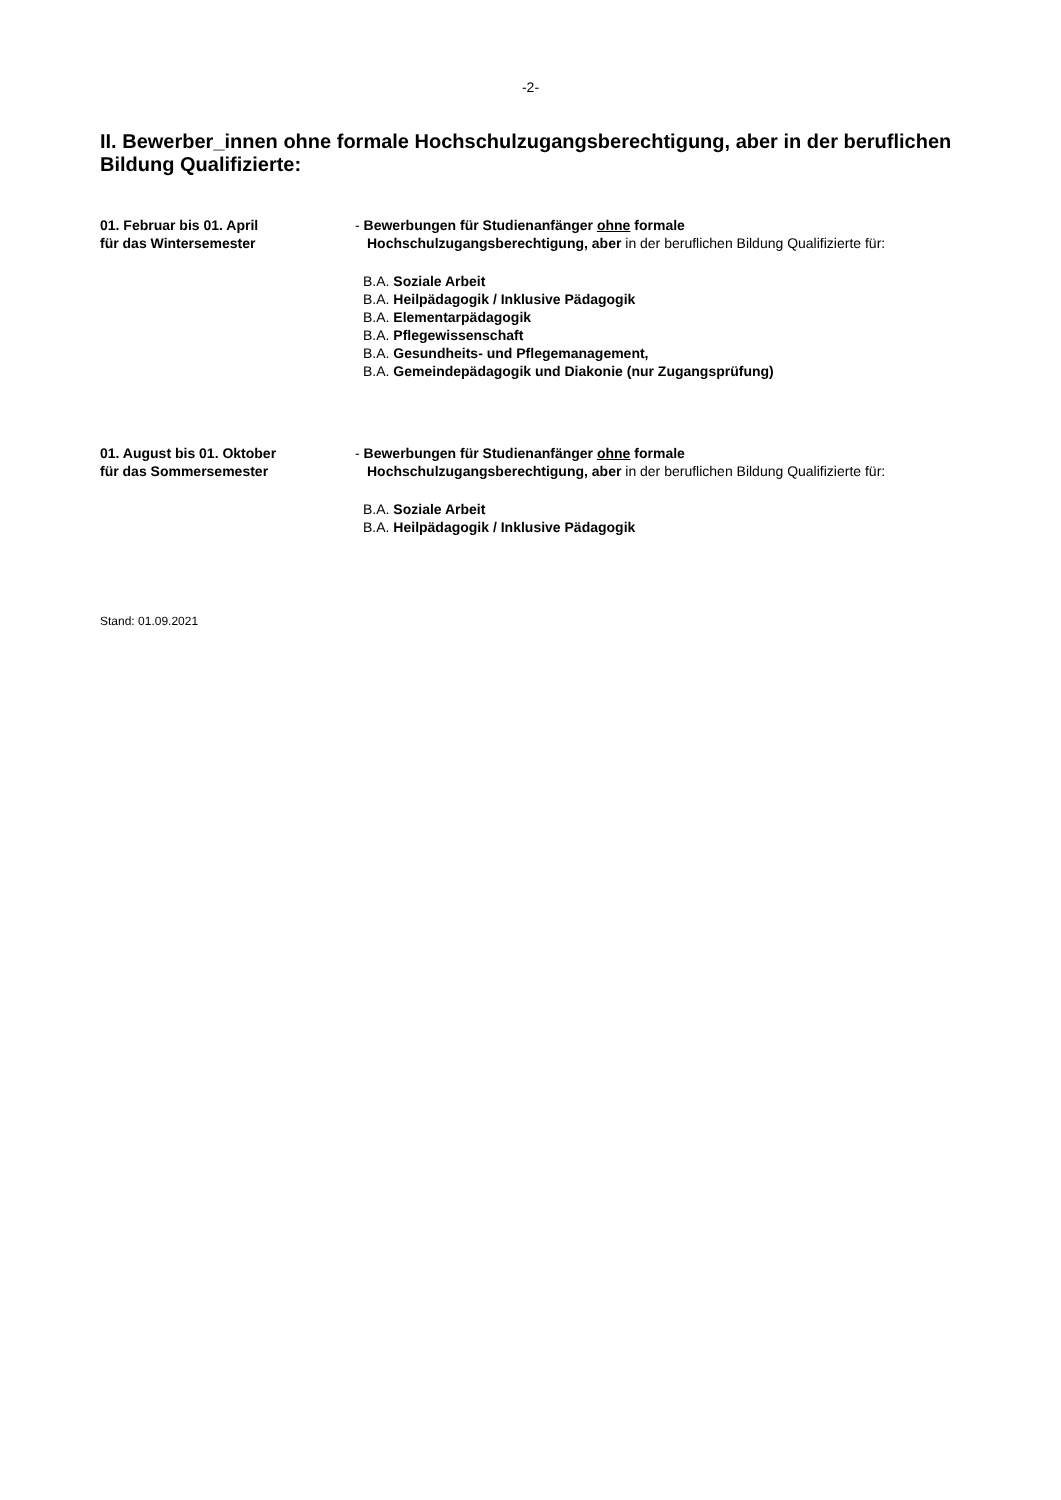-2-
II. Bewerber_innen ohne formale Hochschulzugangsberechtigung, aber in der beruflichen Bildung Qualifizierte:
01. Februar bis 01. April
für das Wintersemester
- Bewerbungen für Studienanfänger ohne formale
Hochschulzugangsberechtigung, aber in der beruflichen Bildung Qualifizierte für:
B.A. Soziale Arbeit
B.A. Heilpädagogik / Inklusive Pädagogik
B.A. Elementarpädagogik
B.A. Pflegewissenschaft
B.A. Gesundheits- und Pflegemanagement,
B.A. Gemeindepädagogik und Diakonie (nur Zugangsprüfung)
01. August bis 01. Oktober
für das Sommersemester
- Bewerbungen für Studienanfänger ohne formale
Hochschulzugangsberechtigung, aber in der beruflichen Bildung Qualifizierte für:
B.A. Soziale Arbeit
B.A. Heilpädagogik / Inklusive Pädagogik
Stand: 01.09.2021